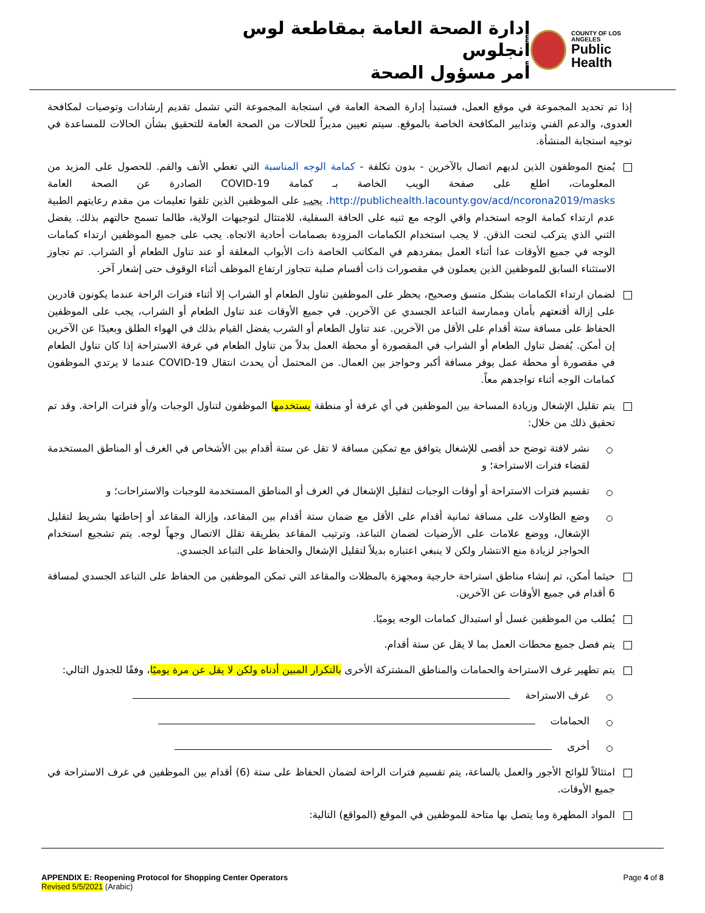إدارة الصحة العامة بمقاطعة لوس أنجلوس
أمر مسؤول الصحة
COUNTY OF LOS ANGELES
Public Health
إذا تم تحديد المجموعة في موقع العمل، فستبدأ إدارة الصحة العامة في استجابة المجموعة التي تشمل تقديم إرشادات وتوصيات لمكافحة العدوى، والدعم الفني وتدابير المكافحة الخاصة بالموقع. سيتم تعيين مديراً للحالات من الصحة العامة للتحقيق بشأن الحالات للمساعدة في توجيه استجابة المنشأة.
يُمنح الموظفون الذين لديهم اتصال بالآخرين - بدون تكلفة - كمامة الوجه المناسبة التي تغطي الأنف والفم. للحصول على المزيد من المعلومات، اطلع على صفحة الويب الخاصة بـ كمامة COVID-19 الصادرة عن الصحة العامة http://publichealth.lacounty.gov/acd/ncorona2019/masks. يجب على الموظفين الذين تلقوا تعليمات من مقدم رعايتهم الطبية عدم ارتداء كمامة الوجه استخدام واقي الوجه مع ثنيه على الحافة السفلية، للامتثال لتوجيهات الولاية، طالما تسمح حالتهم بذلك. يفضل الثني الذي يتركب لتحت الذقن. لا يجب استخدام الكمامات المزودة بصمامات أحادية الاتجاه. يجب على جميع الموظفين ارتداء كمامات الوجه في جميع الأوقات عدا أثناء العمل بمفردهم في المكاتب الخاصة ذات الأبواب المغلقة أو عند تناول الطعام أو الشراب. تم تجاوز الاستثناء السابق للموظفين الذين يعملون في مقصورات ذات أقسام صلبة تتجاوز ارتفاع الموظف أثناء الوقوف حتى إشعار آخر.
لضمان ارتداء الكمامات بشكل متسق وصحيح، يحظر على الموظفين تناول الطعام أو الشراب إلا أثناء فترات الراحة عندما يكونون قادرين على إزالة أقنعتهم بأمان وممارسة التباعد الجسدي عن الآخرين. في جميع الأوقات عند تناول الطعام أو الشراب، يجب على الموظفين الحفاظ على مسافة ستة أقدام على الأقل من الآخرين. عند تناول الطعام أو الشرب يفضل القيام بذلك في الهواء الطلق وبعيدًا عن الآخرين إن أمكن. يُفضل تناول الطعام أو الشراب في المقصورة أو محطة العمل بدلاً من تناول الطعام في غرفة الاستراحة إذا كان تناول الطعام في مقصورة أو محطة عمل يوفر مسافة أكبر وحواجز بين العمال. من المحتمل أن يحدث انتقال COVID-19 عندما لا يرتدي الموظفون كمامات الوجه أثناء تواجدهم معاً.
يتم تقليل الإشغال وزيادة المساحة بين الموظفين في أي غرفة أو منطقة يستخدمها الموظفون لتناول الوجبات و/أو فترات الراحة. وقد تم تحقيق ذلك من خلال:
نشر لافتة توضح حد أقصى للإشغال يتوافق مع تمكين مسافة لا تقل عن ستة أقدام بين الأشخاص في الغرف أو المناطق المستخدمة لقضاء فترات الاستراحة؛ و
تقسيم فترات الاستراحة أو أوقات الوجبات لتقليل الإشغال في الغرف أو المناطق المستخدمة للوجبات والاستراحات؛ و
وضع الطاولات على مسافة ثمانية أقدام على الأقل مع ضمان ستة أقدام بين المقاعد، وإزالة المقاعد أو إحاطتها بشريط لتقليل الإشغال، ووضع علامات على الأرضيات لضمان التباعد، وترتيب المقاعد بطريقة تقلل الاتصال وجهاً لوجه. يتم تشجيع استخدام الحواجز لزيادة منع الانتشار ولكن لا ينبغي اعتباره بديلاً لتقليل الإشغال والحفاظ على التباعد الجسدي.
حيثما أمكن، تم إنشاء مناطق استراحة خارجية ومجهزة بالمظلات والمقاعد التي تمكن الموظفين من الحفاظ على التباعد الجسدي لمسافة 6 أقدام في جميع الأوقات عن الآخرين.
يُطلب من الموظفين غسل أو استبدال كمامات الوجه يوميًا.
يتم فصل جميع محطات العمل بما لا يقل عن ستة أقدام.
يتم تطهير غرف الاستراحة والحمامات والمناطق المشتركة الأخرى بالتكرار المبين أدناه ولكن لا يقل عن مرة يوميًا، وفقًا للجدول التالي:
غرف الاستراحة
الحمامات
أخرى
امتثالاً للوائح الأجور والعمل بالساعة، يتم تقسيم فترات الراحة لضمان الحفاظ على ستة (6) أقدام بين الموظفين في غرف الاستراحة في جميع الأوقات.
المواد المطهرة وما يتصل بها متاحة للموظفين في الموقع (المواقع) التالية:
APPENDIX E: Reopening Protocol for Shopping Center Operators
Revised 5/5/2021 (Arabic)
Page 4 of 8